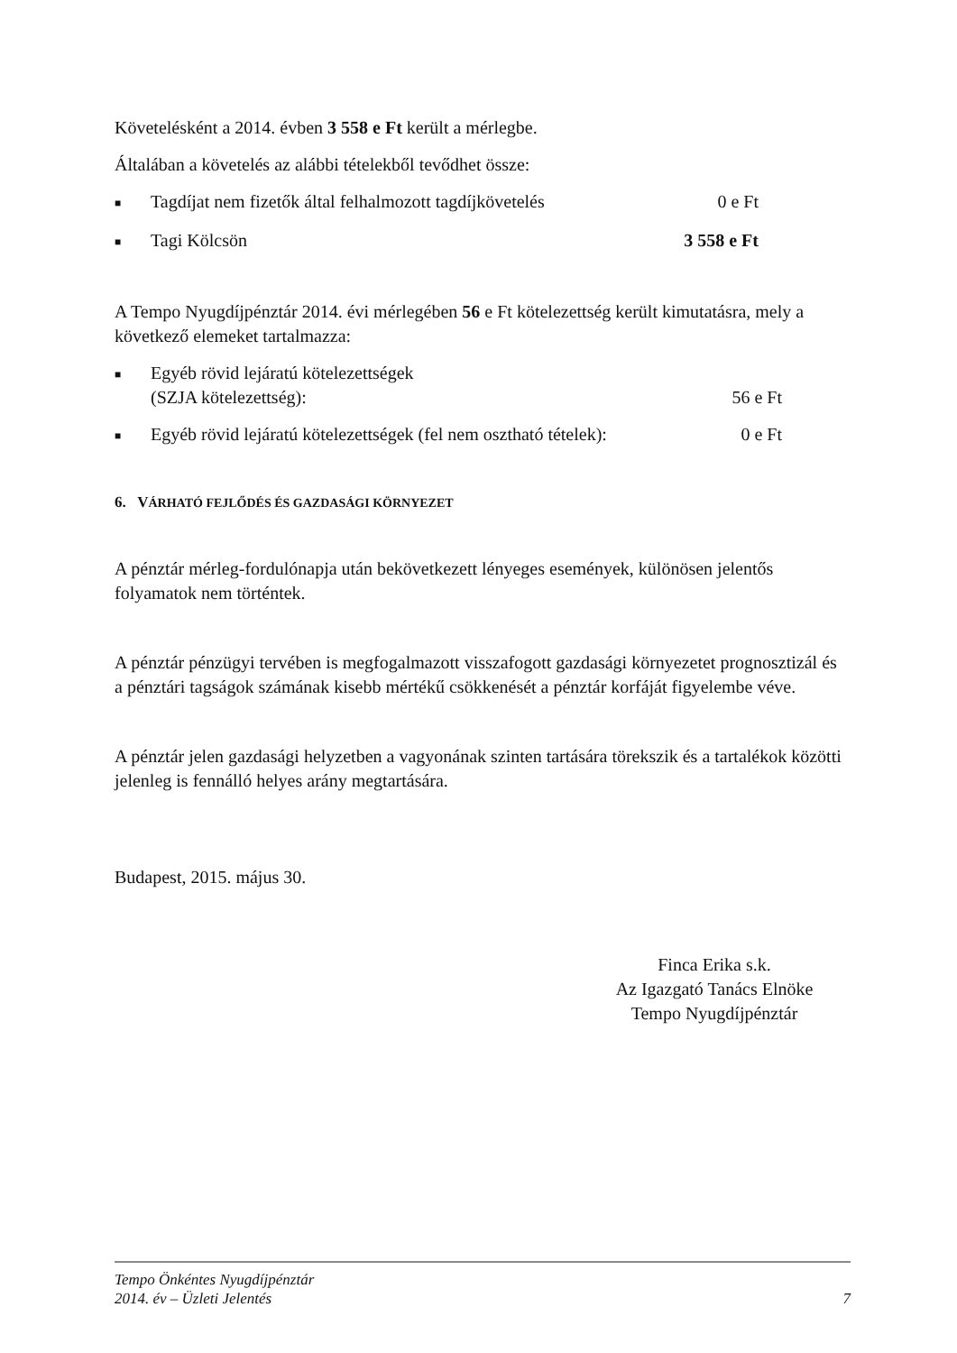Követelésként a 2014. évben 3 558 e Ft került a mérlegbe.
Általában a követelés az alábbi tételekből tevődhet össze:
■ Tagdíjat nem fizetők által felhalmozott tagdíjkövetelés 0 e Ft
■ Tagi Kölcsön 3 558 e Ft
A Tempo Nyugdíjpénztár 2014. évi mérlegében 56 e Ft kötelezettség került kimutatásra, mely a következő elemeket tartalmazza:
■ Egyéb rövid lejáratú kötelezettségek
(SZJA kötelezettség):
56 e Ft
■ Egyéb rövid lejáratú kötelezettségek (fel nem osztható tételek): 0 e Ft
6. VÁRHATÓ FEJLŐDÉS ÉS GAZDASÁGI KÖRNYEZET
A pénztár mérleg-fordulónapja után bekövetkezett lényeges események, különösen jelentős folyamatok nem történtek.
A pénztár pénzügyi tervében is megfogalmazott visszafogott gazdasági környezetet prognosztizál és a pénztári tagságok számának kisebb mértékű csökkenését a pénztár korfáját figyelembe véve.
A pénztár jelen gazdasági helyzetben a vagyonának szinten tartására törekszik és a tartalékok közötti jelenleg is fennálló helyes arány megtartására.
Budapest, 2015. május 30.
Finca Erika s.k.
Az Igazgató Tanács Elnöke
Tempo Nyugdíjpénztár
Tempo Önkéntes Nyugdíjpénztár
2014. év – Üzleti Jelentés 7